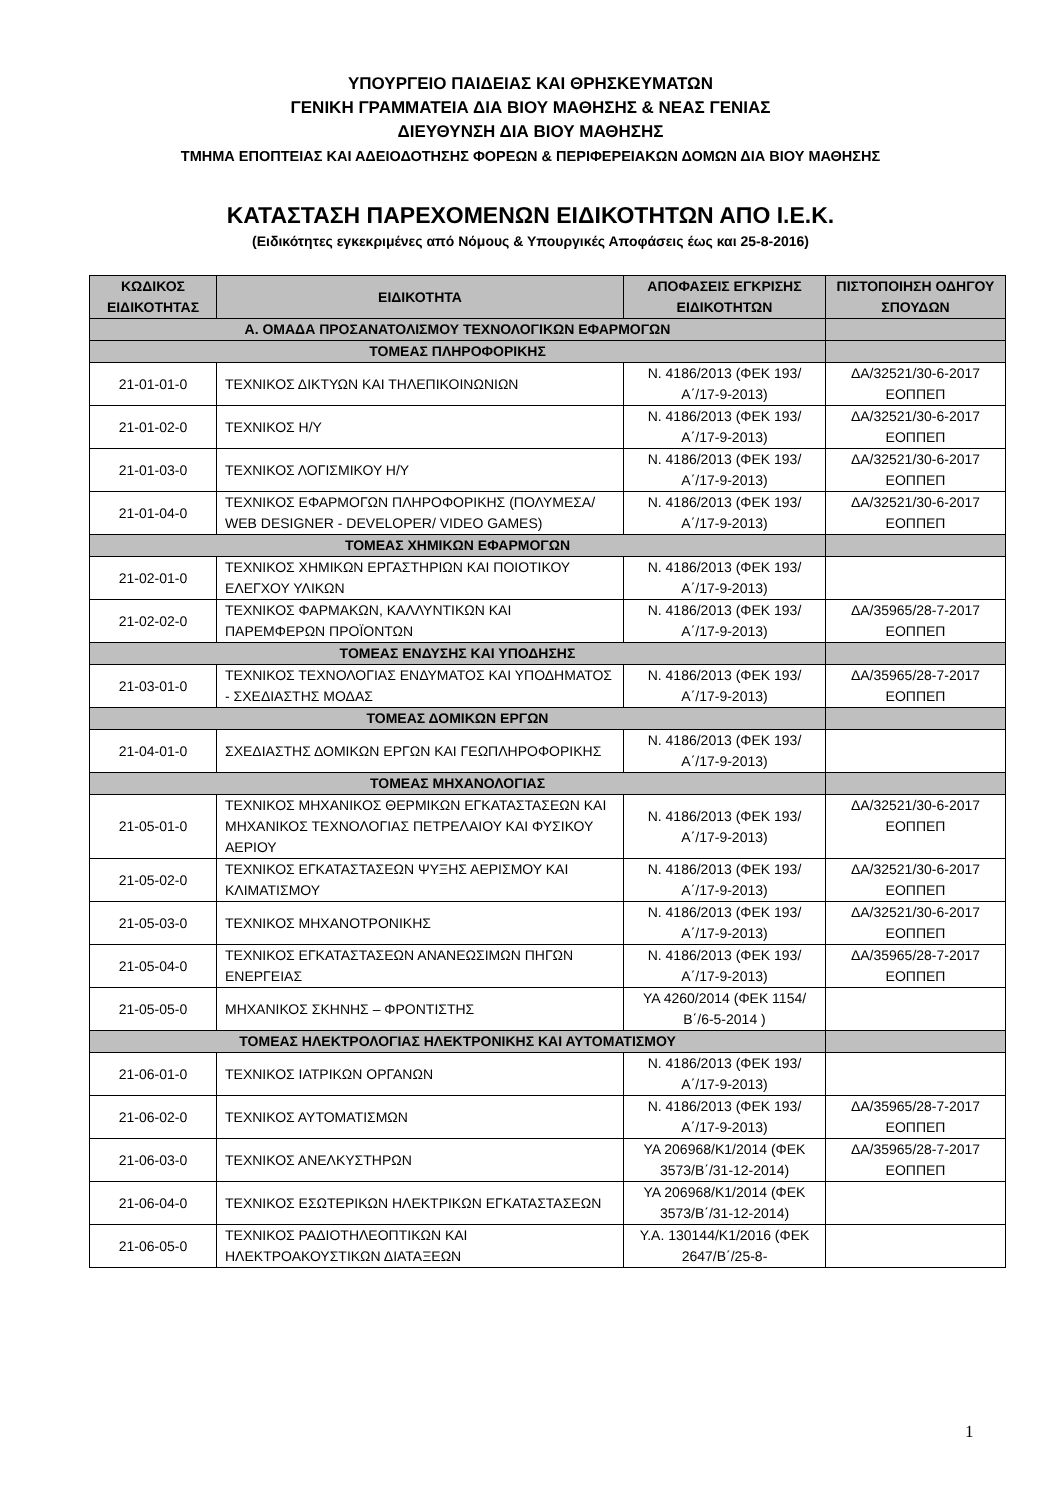ΥΠΟΥΡΓΕΙΟ ΠΑΙΔΕΙΑΣ ΚΑΙ ΘΡΗΣΚΕΥΜΑΤΩΝ
ΓΕΝΙΚΗ ΓΡΑΜΜΑΤΕΙΑ ΔΙΑ ΒΙΟΥ ΜΑΘΗΣΗΣ & ΝΕΑΣ ΓΕΝΙΑΣ
ΔΙΕΥΘΥΝΣΗ ΔΙΑ ΒΙΟΥ ΜΑΘΗΣΗΣ
ΤΜΗΜΑ ΕΠΟΠΤΕΙΑΣ ΚΑΙ ΑΔΕΙΟΔΟΤΗΣΗΣ ΦΟΡΕΩΝ & ΠΕΡΙΦΕΡΕΙΑΚΩΝ ΔΟΜΩΝ ΔΙΑ ΒΙΟΥ ΜΑΘΗΣΗΣ
ΚΑΤΑΣΤΑΣΗ ΠΑΡΕΧΟΜΕΝΩΝ ΕΙΔΙΚΟΤΗΤΩΝ ΑΠΟ Ι.Ε.Κ.
(Ειδικότητες εγκεκριμένες από Νόμους & Υπουργικές Αποφάσεις έως και 25-8-2016)
| ΚΩΔΙΚΟΣ ΕΙΔΙΚΟΤΗΤΑΣ | ΕΙΔΙΚΟΤΗΤΑ | ΑΠΟΦΑΣΕΙΣ ΕΓΚΡΙΣΗΣ ΕΙΔΙΚΟΤΗΤΩΝ | ΠΙΣΤΟΠΟΙΗΣΗ ΟΔΗΓΟΥ ΣΠΟΥΔΩΝ |
| --- | --- | --- | --- |
| Α. ΟΜΑΔΑ ΠΡΟΣΑΝΑΤΟΛΙΣΜΟΥ ΤΕΧΝΟΛΟΓΙΚΩΝ ΕΦΑΡΜΟΓΩΝ | | | |
| ΤΟΜΕΑΣ ΠΛΗΡΟΦΟΡΙΚΗΣ | | | |
| 21-01-01-0 | ΤΕΧΝΙΚΟΣ ΔΙΚΤΥΩΝ ΚΑΙ ΤΗΛΕΠΙΚΟΙΝΩΝΙΩΝ | Ν. 4186/2013 (ΦΕΚ 193/Α΄/17-9-2013) | ΔΑ/32521/30-6-2017 ΕΟΠΠΕΠ |
| 21-01-02-0 | ΤΕΧΝΙΚΟΣ Η/Υ | Ν. 4186/2013 (ΦΕΚ 193/Α΄/17-9-2013) | ΔΑ/32521/30-6-2017 ΕΟΠΠΕΠ |
| 21-01-03-0 | ΤΕΧΝΙΚΟΣ ΛΟΓΙΣΜΙΚΟΥ Η/Υ | Ν. 4186/2013 (ΦΕΚ 193/Α΄/17-9-2013) | ΔΑ/32521/30-6-2017 ΕΟΠΠΕΠ |
| 21-01-04-0 | ΤΕΧΝΙΚΟΣ ΕΦΑΡΜΟΓΩΝ ΠΛΗΡΟΦΟΡΙΚΗΣ (ΠΟΛΥΜΕΣΑ/ WEB DESIGNER - DEVELOPER/ VIDEO GAMES) | Ν. 4186/2013 (ΦΕΚ 193/Α΄/17-9-2013) | ΔΑ/32521/30-6-2017 ΕΟΠΠΕΠ |
| ΤΟΜΕΑΣ ΧΗΜΙΚΩΝ ΕΦΑΡΜΟΓΩΝ | | | |
| 21-02-01-0 | ΤΕΧΝΙΚΟΣ ΧΗΜΙΚΩΝ ΕΡΓΑΣΤΗΡΙΩΝ ΚΑΙ ΠΟΙΟΤΙΚΟΥ ΕΛΕΓΧΟΥ ΥΛΙΚΩΝ | Ν. 4186/2013 (ΦΕΚ 193/Α΄/17-9-2013) | |
| 21-02-02-0 | ΤΕΧΝΙΚΟΣ ΦΑΡΜΑΚΩΝ, ΚΑΛΛΥΝΤΙΚΩΝ ΚΑΙ ΠΑΡΕΜΦΕΡΩΝ ΠΡΟΪΟΝΤΩΝ | Ν. 4186/2013 (ΦΕΚ 193/Α΄/17-9-2013) | ΔΑ/35965/28-7-2017 ΕΟΠΠΕΠ |
| ΤΟΜΕΑΣ ΕΝΔΥΣΗΣ ΚΑΙ ΥΠΟΔΗΣΗΣ | | | |
| 21-03-01-0 | ΤΕΧΝΙΚΟΣ ΤΕΧΝΟΛΟΓΙΑΣ ΕΝΔΥΜΑΤΟΣ ΚΑΙ ΥΠΟΔΗΜΑΤΟΣ - ΣΧΕΔΙΑΣΤΗΣ ΜΟΔΑΣ | Ν. 4186/2013 (ΦΕΚ 193/Α΄/17-9-2013) | ΔΑ/35965/28-7-2017 ΕΟΠΠΕΠ |
| ΤΟΜΕΑΣ ΔΟΜΙΚΩΝ ΕΡΓΩΝ | | | |
| 21-04-01-0 | ΣΧΕΔΙΑΣΤΗΣ ΔΟΜΙΚΩΝ ΕΡΓΩΝ ΚΑΙ ΓΕΩΠΛΗΡΟΦΟΡΙΚΗΣ | Ν. 4186/2013 (ΦΕΚ 193/Α΄/17-9-2013) | |
| ΤΟΜΕΑΣ ΜΗΧΑΝΟΛΟΓΙΑΣ | | | |
| 21-05-01-0 | ΤΕΧΝΙΚΟΣ ΜΗΧΑΝΙΚΟΣ ΘΕΡΜΙΚΩΝ ΕΓΚΑΤΑΣΤΑΣΕΩΝ ΚΑΙ ΜΗΧΑΝΙΚΟΣ ΤΕΧΝΟΛΟΓΙΑΣ ΠΕΤΡΕΛΑΙΟΥ ΚΑΙ ΦΥΣΙΚΟΥ ΑΕΡΙΟΥ | Ν. 4186/2013 (ΦΕΚ 193/Α΄/17-9-2013) | ΔΑ/32521/30-6-2017 ΕΟΠΠΕΠ |
| 21-05-02-0 | ΤΕΧΝΙΚΟΣ ΕΓΚΑΤΑΣΤΑΣΕΩΝ ΨΥΞΗΣ ΑΕΡΙΣΜΟΥ ΚΑΙ ΚΛΙΜΑΤΙΣΜΟΥ | Ν. 4186/2013 (ΦΕΚ 193/Α΄/17-9-2013) | ΔΑ/32521/30-6-2017 ΕΟΠΠΕΠ |
| 21-05-03-0 | ΤΕΧΝΙΚΟΣ ΜΗΧΑΝΟΤΡΟΝΙΚΗΣ | Ν. 4186/2013 (ΦΕΚ 193/Α΄/17-9-2013) | ΔΑ/32521/30-6-2017 ΕΟΠΠΕΠ |
| 21-05-04-0 | ΤΕΧΝΙΚΟΣ ΕΓΚΑΤΑΣΤΑΣΕΩΝ ΑΝΑΝΕΩΣΙΜΩΝ ΠΗΓΩΝ ΕΝΕΡΓΕΙΑΣ | Ν. 4186/2013 (ΦΕΚ 193/Α΄/17-9-2013) | ΔΑ/35965/28-7-2017 ΕΟΠΠΕΠ |
| 21-05-05-0 | ΜΗΧΑΝΙΚΟΣ ΣΚΗΝΗΣ – ΦΡΟΝΤΙΣΤΗΣ | ΥΑ 4260/2014 (ΦΕΚ 1154/Β΄/6-5-2014 ) | |
| ΤΟΜΕΑΣ ΗΛΕΚΤΡΟΛΟΓΙΑΣ ΗΛΕΚΤΡΟΝΙΚΗΣ ΚΑΙ ΑΥΤΟΜΑΤΙΣΜΟΥ | | | |
| 21-06-01-0 | ΤΕΧΝΙΚΟΣ ΙΑΤΡΙΚΩΝ ΟΡΓΑΝΩΝ | Ν. 4186/2013 (ΦΕΚ 193/Α΄/17-9-2013) | |
| 21-06-02-0 | ΤΕΧΝΙΚΟΣ ΑΥΤΟΜΑΤΙΣΜΩΝ | Ν. 4186/2013 (ΦΕΚ 193/Α΄/17-9-2013) | ΔΑ/35965/28-7-2017 ΕΟΠΠΕΠ |
| 21-06-03-0 | ΤΕΧΝΙΚΟΣ ΑΝΕΛΚΥΣΤΗΡΩΝ | ΥΑ 206968/Κ1/2014 (ΦΕΚ 3573/Β΄/31-12-2014) | ΔΑ/35965/28-7-2017 ΕΟΠΠΕΠ |
| 21-06-04-0 | ΤΕΧΝΙΚΟΣ ΕΣΩΤΕΡΙΚΩΝ ΗΛΕΚΤΡΙΚΩΝ ΕΓΚΑΤΑΣΤΑΣΕΩΝ | ΥΑ 206968/Κ1/2014 (ΦΕΚ 3573/Β΄/31-12-2014) | |
| 21-06-05-0 | ΤΕΧΝΙΚΟΣ ΡΑΔΙΟΤΗΛΕΟΠΤΙΚΩΝ ΚΑΙ ΗΛΕΚΤΡΟΑΚΟΥΣΤΙΚΩΝ ΔΙΑΤΑΞΕΩΝ | Υ.Α. 130144/Κ1/2016 (ΦΕΚ 2647/Β΄/25-8- | |
1